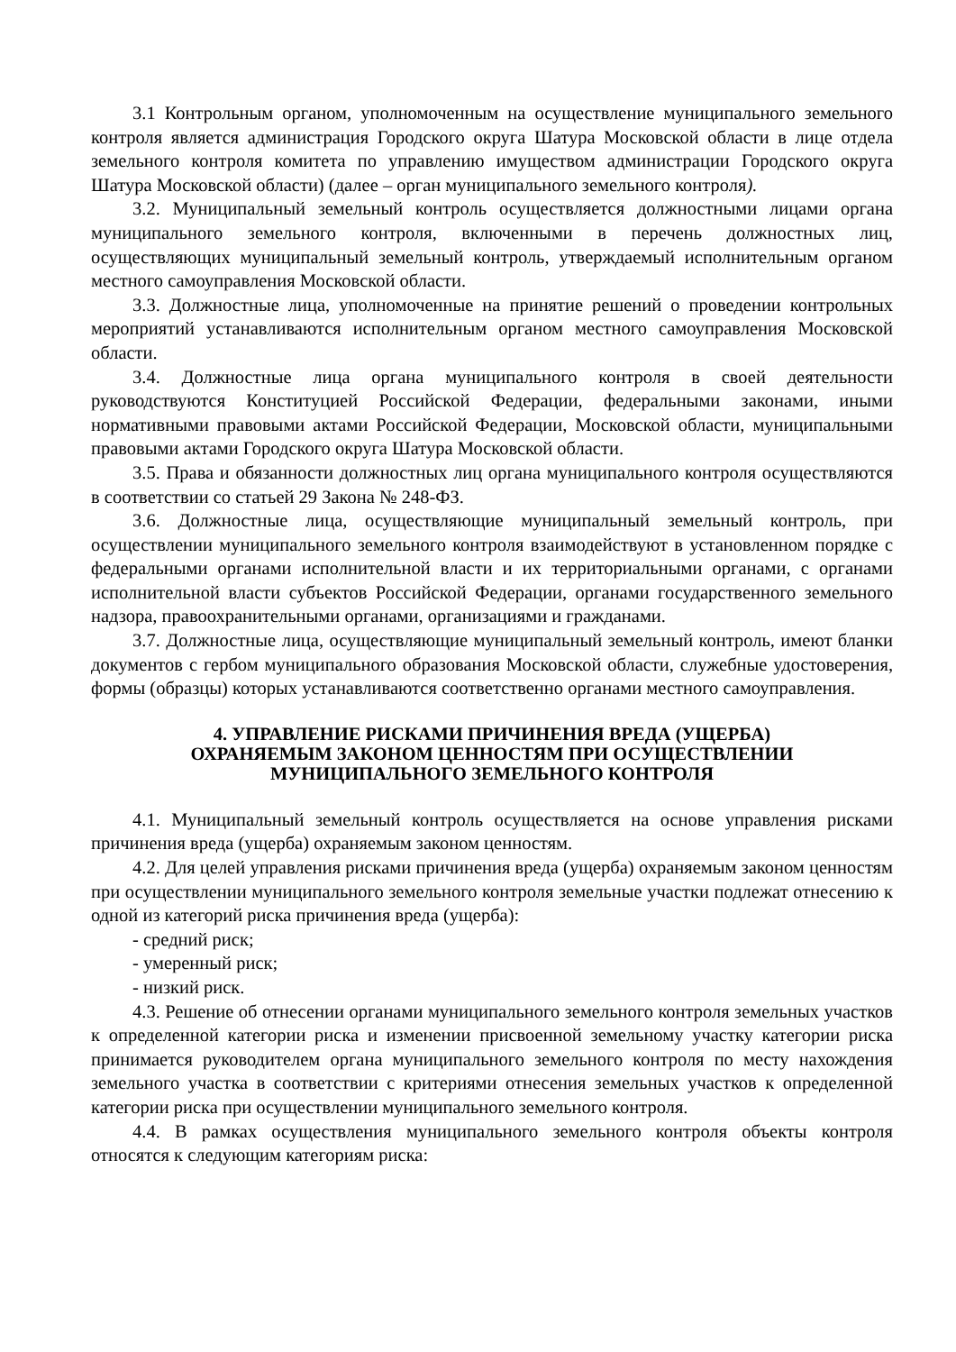3.1 Контрольным органом, уполномоченным на осуществление муниципального земельного контроля является администрация Городского округа Шатура Московской области в лице отдела земельного контроля комитета по управлению имуществом администрации Городского округа Шатура Московской области) (далее – орган муниципального земельного контроля).
3.2. Муниципальный земельный контроль осуществляется должностными лицами органа муниципального земельного контроля, включенными в перечень должностных лиц, осуществляющих муниципальный земельный контроль, утверждаемый исполнительным органом местного самоуправления Московской области.
3.3. Должностные лица, уполномоченные на принятие решений о проведении контрольных мероприятий устанавливаются исполнительным органом местного самоуправления Московской области.
3.4. Должностные лица органа муниципального контроля в своей деятельности руководствуются Конституцией Российской Федерации, федеральными законами, иными нормативными правовыми актами Российской Федерации, Московской области, муниципальными правовыми актами Городского округа Шатура Московской области.
3.5. Права и обязанности должностных лиц органа муниципального контроля осуществляются в соответствии со статьей 29 Закона № 248-ФЗ.
3.6. Должностные лица, осуществляющие муниципальный земельный контроль, при осуществлении муниципального земельного контроля взаимодействуют в установленном порядке с федеральными органами исполнительной власти и их территориальными органами, с органами исполнительной власти субъектов Российской Федерации, органами государственного земельного надзора, правоохранительными органами, организациями и гражданами.
3.7. Должностные лица, осуществляющие муниципальный земельный контроль, имеют бланки документов с гербом муниципального образования Московской области, служебные удостоверения, формы (образцы) которых устанавливаются соответственно органами местного самоуправления.
4. УПРАВЛЕНИЕ РИСКАМИ ПРИЧИНЕНИЯ ВРЕДА (УЩЕРБА)
ОХРАНЯЕМЫМ ЗАКОНОМ ЦЕННОСТЯМ ПРИ ОСУЩЕСТВЛЕНИИ
МУНИЦИПАЛЬНОГО ЗЕМЕЛЬНОГО КОНТРОЛЯ
4.1. Муниципальный земельный контроль осуществляется на основе управления рисками причинения вреда (ущерба) охраняемым законом ценностям.
4.2. Для целей управления рисками причинения вреда (ущерба) охраняемым законом ценностям при осуществлении муниципального земельного контроля земельные участки подлежат отнесению к одной из категорий риска причинения вреда (ущерба):
- средний риск;
- умеренный риск;
- низкий риск.
4.3. Решение об отнесении органами муниципального земельного контроля земельных участков к определенной категории риска и изменении присвоенной земельному участку категории риска принимается руководителем органа муниципального земельного контроля по месту нахождения земельного участка в соответствии с критериями отнесения земельных участков к определенной категории риска при осуществлении муниципального земельного контроля.
4.4. В рамках осуществления муниципального земельного контроля объекты контроля относятся к следующим категориям риска: